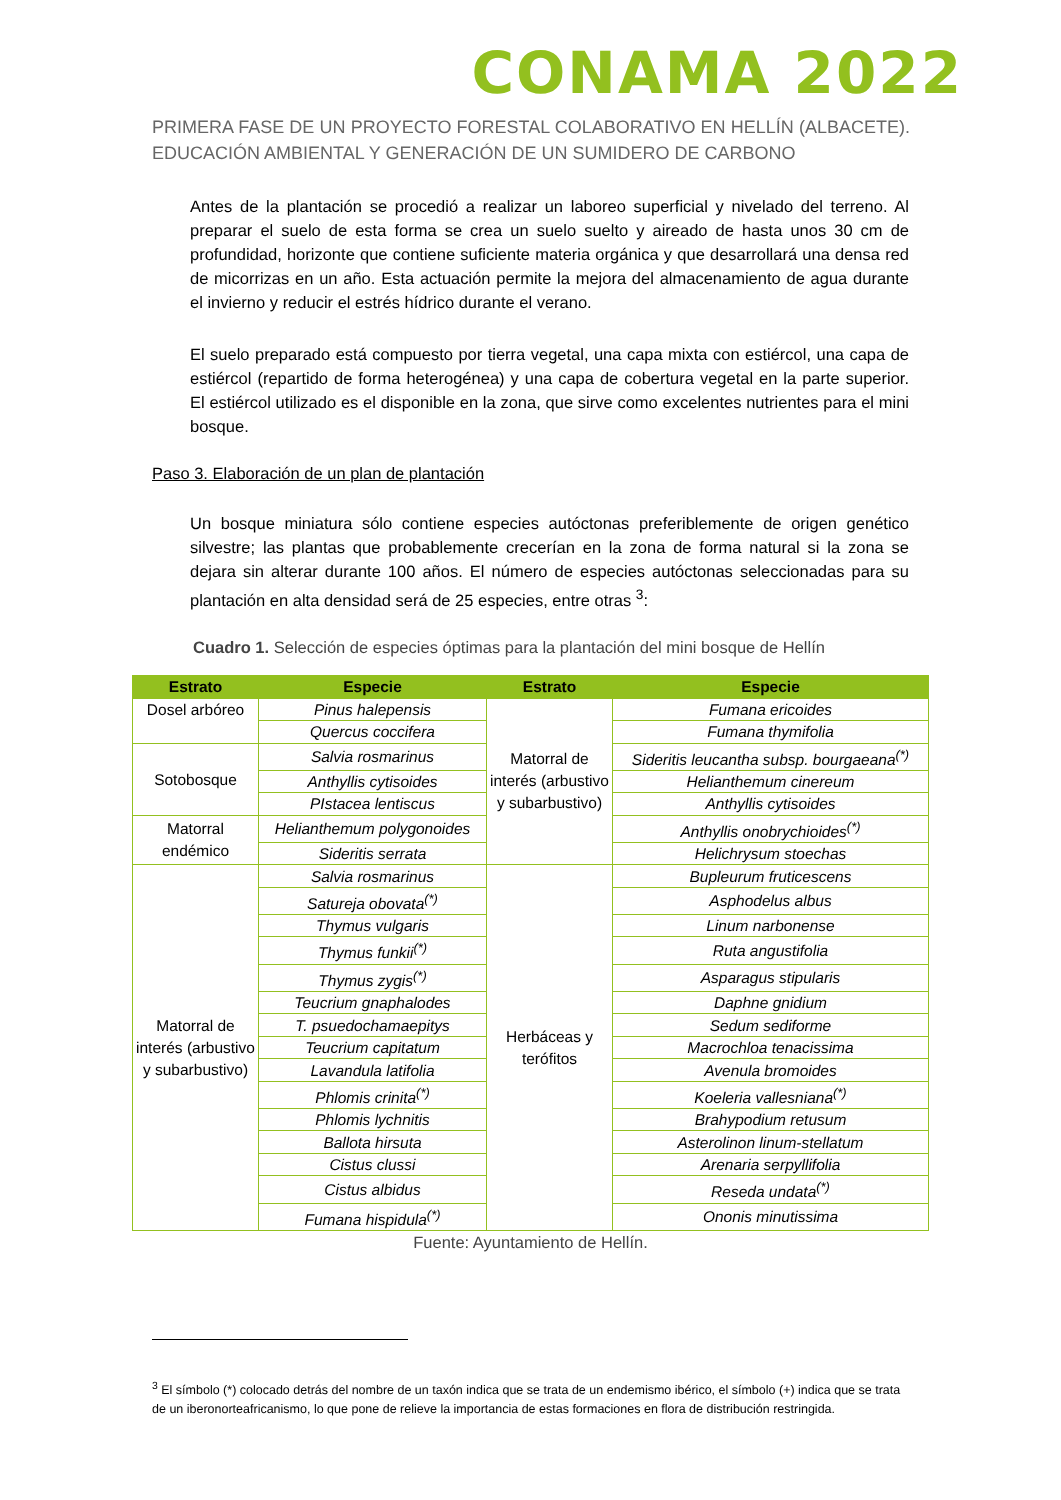CONAMA 2022
PRIMERA FASE DE UN PROYECTO FORESTAL COLABORATIVO EN HELLÍN (ALBACETE). EDUCACIÓN AMBIENTAL Y GENERACIÓN DE UN SUMIDERO DE CARBONO
Antes de la plantación se procedió a realizar un laboreo superficial y nivelado del terreno. Al preparar el suelo de esta forma se crea un suelo suelto y aireado de hasta unos 30 cm de profundidad, horizonte que contiene suficiente materia orgánica y que desarrollará una densa red de micorrizas en un año. Esta actuación permite la mejora del almacenamiento de agua durante el invierno y reducir el estrés hídrico durante el verano.
El suelo preparado está compuesto por tierra vegetal, una capa mixta con estiércol, una capa de estiércol (repartido de forma heterogénea) y una capa de cobertura vegetal en la parte superior. El estiércol utilizado es el disponible en la zona, que sirve como excelentes nutrientes para el mini bosque.
Paso 3. Elaboración de un plan de plantación
Un bosque miniatura sólo contiene especies autóctonas preferiblemente de origen genético silvestre; las plantas que probablemente crecerían en la zona de forma natural si la zona se dejara sin alterar durante 100 años. El número de especies autóctonas seleccionadas para su plantación en alta densidad será de 25 especies, entre otras <sup>3</sup>:
Cuadro 1. Selección de especies óptimas para la plantación del mini bosque de Hellín
| Estrato | Especie | Estrato | Especie |
| --- | --- | --- | --- |
| Dosel arbóreo | Pinus halepensis | Matorral de interés (arbustivo y subarbustivo) | Fumana ericoides |
| | Quercus coccifera | | Fumana thymifolia |
| Sotobosque | Salvia rosmarinus | | Sideritis leucantha subsp. bourgaeana<sup>(*)</sup> |
| | Anthyllis cytisoides | | Helianthemum cinereum |
| | PIstacea lentiscus | | Anthyllis cytisoides |
| Matorral endémico | Helianthemum polygonoides | | Anthyllis onobrychioides<sup>(*)</sup> |
| | Sideritis serrata | | Helichrysum stoechas |
| Matorral de interés (arbustivo y subarbustivo) | Salvia rosmarinus | Herbáceas y terófitos | Bupleurum fruticescens |
| | Satureja obovata<sup>(*)</sup> | | Asphodelus albus |
| | Thymus vulgaris | | Linum narbonense |
| | Thymus funkii<sup>(*)</sup> | | Ruta angustifolia |
| | Thymus zygis<sup>(*)</sup> | | Asparagus stipularis |
| | Teucrium gnaphalodes | | Daphne gnidium |
| | T. psuedochamaepitys | | Sedum sediforme |
| | Teucrium capitatum | | Macrochloa tenacissima |
| | Lavandula latifolia | | Avenula bromoides |
| | Phlomis crinita<sup>(*)</sup> | | Koeleria vallesniana<sup>(*)</sup> |
| | Phlomis lychnitis | | Brahypodium retusum |
| | Ballota hirsuta | | Asterolinon linum-stellatum |
| | Cistus clussi | | Arenaria serpyllifolia |
| | Cistus albidus | | Reseda undata<sup>(*)</sup> |
| | Fumana hispidula<sup>(*)</sup> | | Ononis minutissima |
Fuente: Ayuntamiento de Hellín.
<sup>3</sup> El símbolo (*) colocado detrás del nombre de un taxón indica que se trata de un endemismo ibérico, el símbolo (+) indica que se trata de un iberonorteafricanismo, lo que pone de relieve la importancia de estas formaciones en flora de distribución restringida.